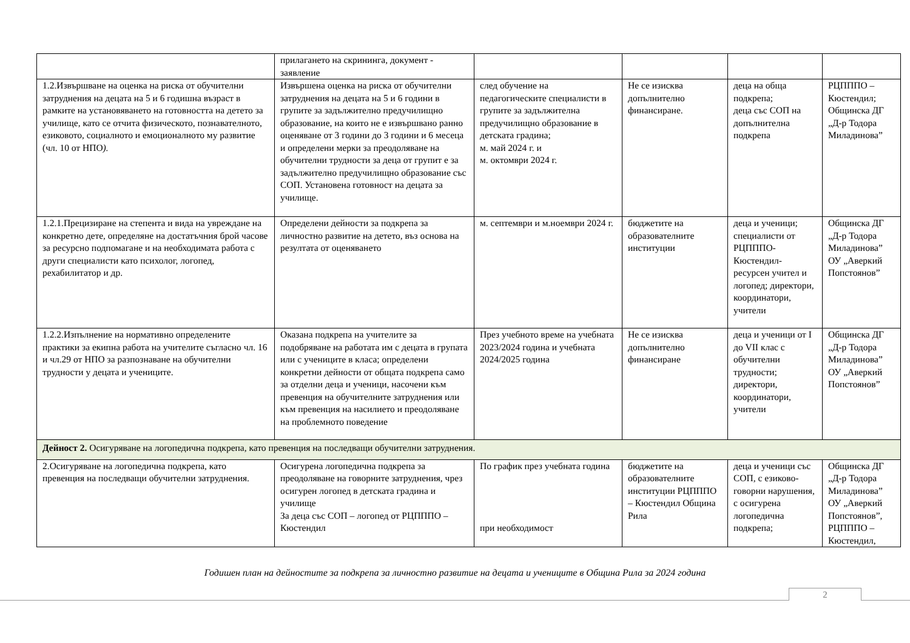| | прилагането на скрининга, документ - заявление | | | | |
| 1.2.Извършване на оценка на риска от обучителни затруднения на децата на 5 и 6 годишна възраст в рамките на установяването на готовността на детето за училище, като се отчита физическото, познавателното, езиковото, социалното и емоционалното му развитие (чл. 10 от НПО ). | Извършена оценка на риска от обучителни затруднения на децата на 5 и 6 години в групите за задължително предучилищно образование, на които не е извършвано ранно оценяване от 3 години до 3 години и 6 месеца и определени мерки за преодоляване на обучителни трудности за деца от групит е за задължително предучилищно образование със СОП. Установена готовност на децата за училище. | след обучение на педагогическите специалисти в групите за задължителна предучилищно образование в детската градина; м. май 2024 г. и м. октомври 2024 г. | Не се изисква допълнително финансиране. | деца на обща подкрепа; деца със СОП на допълнителна подкрепа | РЦПППО – Кюстендил; Общинска ДГ „Д-р Тодора Миладинова” |
| 1.2.1.Прецизиране на степента и вида на увреждане на конкретно дете, определяне на достатъчния брой часове за ресурсно подпомагане и на необходимата работа с други специалисти като психолог, логопед, рехабилитатор и др. | Определени дейности за подкрепа за личностно развитие на детето, въз основа на резултата от оценяването | м. септември и м.ноември 2024 г. | бюджетите на образователните институции | деца и ученици; специалисти от РЦПППО-Кюстендил-ресурсен учител и логопед; директори, координатори, учители | Общинска ДГ „Д-р Тодора Миладинова” ОУ „Аверкий Попстоянов” |
| 1.2.2.Изпълнение на нормативно определените практики за екипна работа на учителите съгласно чл. 16 и чл.29 от НПО за разпознаване на обучителни трудности у децата и учениците. | Оказана подкрепа на учителите за подобряване на работата им с децата в групата или с учениците в класа; определени конкретни дейности от общата подкрепа само за отделни деца и ученици, насочени към превенция на обучителните затруднения или към превенция на насилието и преодоляване на проблемното поведение | През учебното време на учебната 2023/2024 година и учебната 2024/2025 година | Не се изисква допълнително финансиране | деца и ученици от I до VII клас с обучителни трудности; директори, координатори, учители | Общинска ДГ „Д-р Тодора Миладинова” ОУ „Аверкий Попстоянов” |
| Дейност 2. Осигуряване на логопедична подкрепа, като превенция на последващи обучителни затруднения. | | | | | |
| 2.Осигуряване на логопедична подкрепа, като превенция на последващи обучителни затруднения. | Осигурена логопедична подкрепа за преодоляване на говорните затруднения, чрез осигурен логопед в детската градина и училище За деца със СОП – логопед от РЦПППО – Кюстендил | По график през учебната година при необходимост | бюджетите на образователните институции РЦПППО – Кюстендил Община Рила | деца и ученици със СОП, с езиково-говорни нарушения, с осигурена логопедична подкрепа; | Общинска ДГ „Д-р Тодора Миладинова” ОУ „Аверкий Попстоянов”, РЦПППО – Кюстендил, |
Годишен план на дейностите за подкрепа за личностно развитие на децата и учениците в Община Рила за 2024 година
2